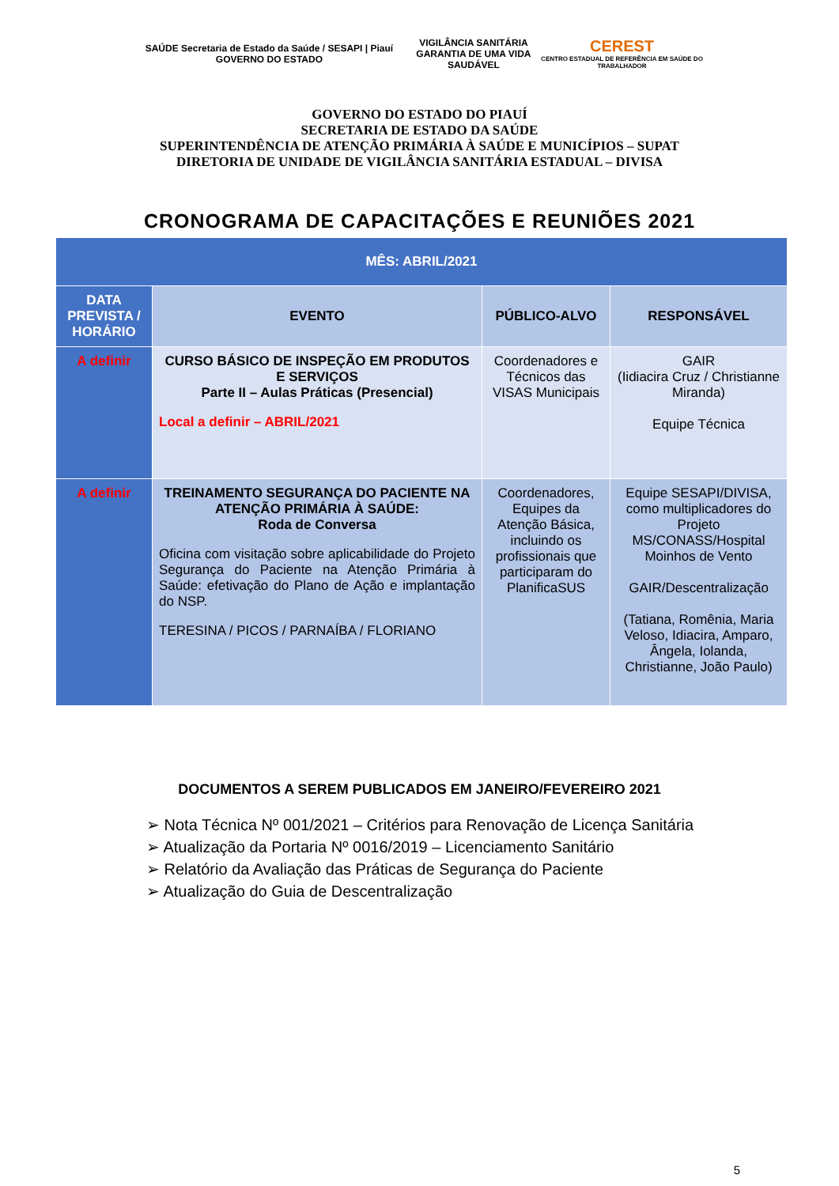SAÚDE Secretaria de Estado da Saúde / SESAPI | Piauí GOVERNO DO ESTADO
VIGILÂNCIA SANITÁRIA
GARANTIA DE UMA VIDA SAUDÁVEL
CEREST
CENTRO ESTADUAL DE REFERÊNCIA EM SAÚDE DO TRABALHADOR
GOVERNO DO ESTADO DO PIAUÍ
SECRETARIA DE ESTADO DA SAÚDE
SUPERINTENDÊNCIA DE ATENÇÃO PRIMÁRIA À SAÚDE E MUNICÍPIOS – SUPAT
DIRETORIA DE UNIDADE DE VIGILÂNCIA SANITÁRIA ESTADUAL – DIVISA
CRONOGRAMA DE CAPACITAÇÕES E REUNIÕES 2021
| MÊS: ABRIL/2021 | | | |
| DATA PREVISTA / HORÁRIO | EVENTO | PÚBLICO-ALVO | RESPONSÁVEL |
| A definir | CURSO BÁSICO DE INSPEÇÃO EM PRODUTOS E SERVIÇOS Parte II – Aulas Práticas (Presencial) Local a definir – ABRIL/2021 | Coordenadores e Técnicos das VISAS Municipais | GAIR (Iidiacira Cruz / Christianne Miranda) Equipe Técnica |
| A definir | TREINAMENTO SEGURANÇA DO PACIENTE NA ATENÇÃO PRIMÁRIA À SAÚDE: Roda de Conversa Oficina com visitação sobre aplicabilidade do Projeto Segurança do Paciente na Atenção Primária à Saúde: efetivação do Plano de Ação e implantação do NSP. TERESINA / PICOS / PARNAÍBA / FLORIANO | Coordenadores, Equipes da Atenção Básica, incluindo os profissionais que participaram do PlanificaSUS | Equipe SESAPI/DIVISA, como multiplicadores do Projeto MS/CONASS/Hospital Moinhos de Vento GAIR/Descentralização (Tatiana, Romênia, Maria Veloso, Idiacira, Amparo, Ângela, Iolanda, Christianne, João Paulo) |
DOCUMENTOS A SEREM PUBLICADOS EM JANEIRO/FEVEREIRO 2021
➢ Nota Técnica Nº 001/2021 – Critérios para Renovação de Licença Sanitária
➢ Atualização da Portaria Nº 0016/2019 – Licenciamento Sanitário
➢ Relatório da Avaliação das Práticas de Segurança do Paciente
➢ Atualização do Guia de Descentralização
5